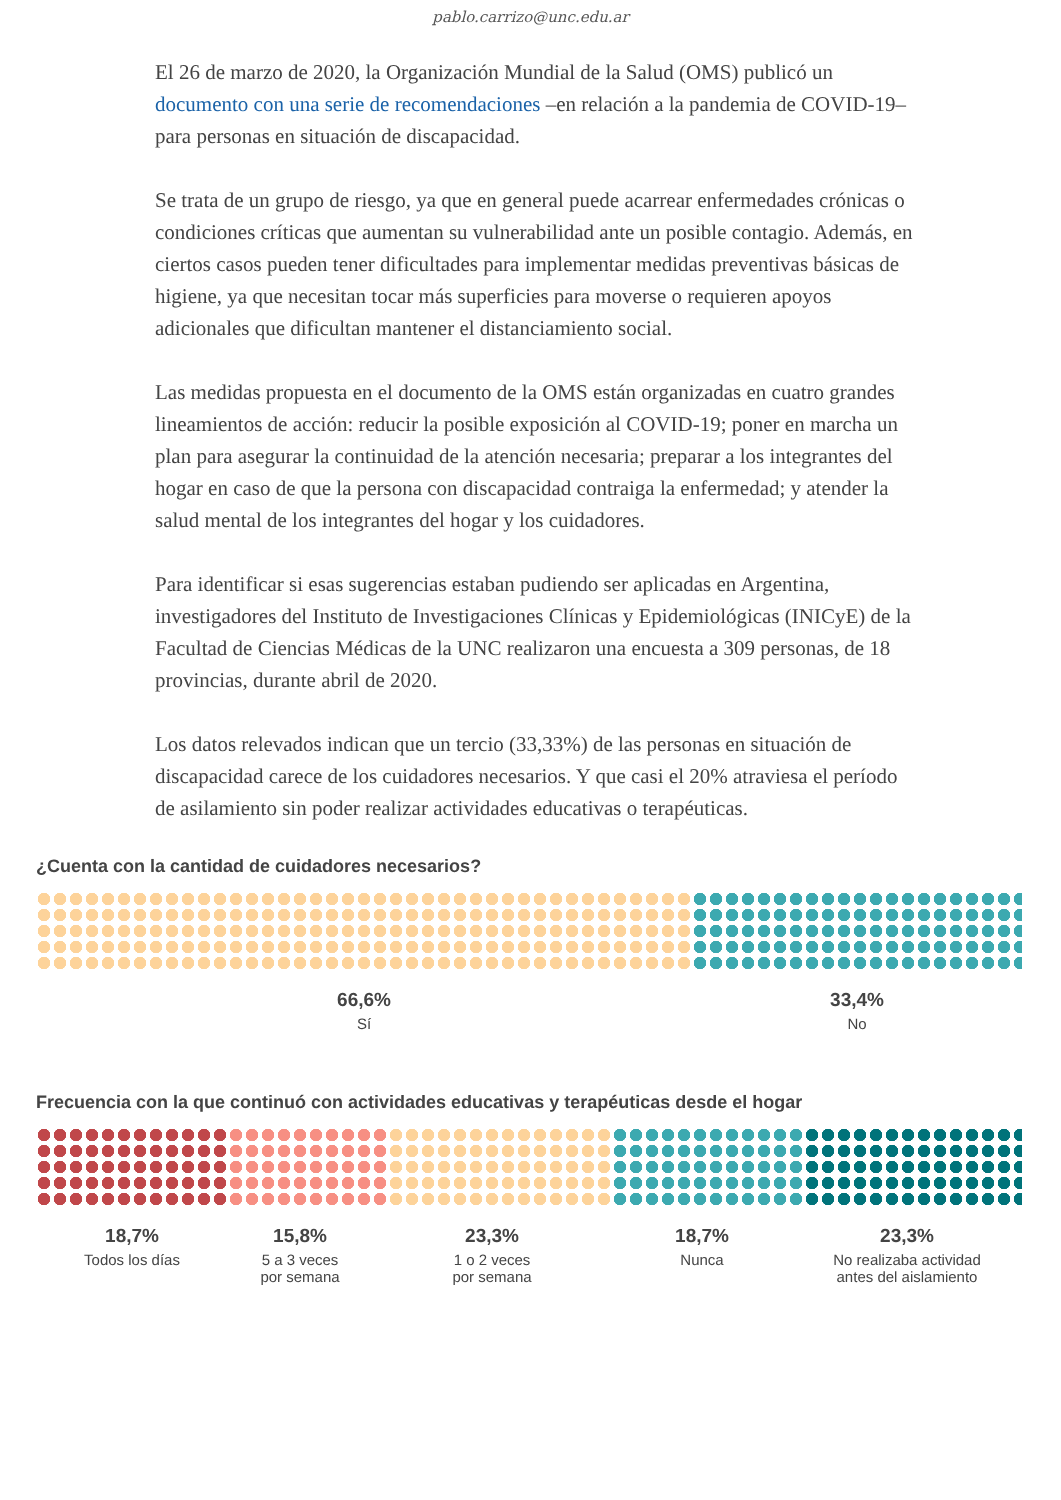pablo.carrizo@unc.edu.ar
El 26 de marzo de 2020, la Organización Mundial de la Salud (OMS) publicó un documento con una serie de recomendaciones –en relación a la pandemia de COVID-19–para personas en situación de discapacidad.
Se trata de un grupo de riesgo, ya que en general puede acarrear enfermedades crónicas o condiciones críticas que aumentan su vulnerabilidad ante un posible contagio. Además, en ciertos casos pueden tener dificultades para implementar medidas preventivas básicas de higiene, ya que necesitan tocar más superficies para moverse o requieren apoyos adicionales que dificultan mantener el distanciamiento social.
Las medidas propuesta en el documento de la OMS están organizadas en cuatro grandes lineamientos de acción: reducir la posible exposición al COVID-19; poner en marcha un plan para asegurar la continuidad de la atención necesaria; preparar a los integrantes del hogar en caso de que la persona con discapacidad contraiga la enfermedad; y atender la salud mental de los integrantes del hogar y los cuidadores.
Para identificar si esas sugerencias estaban pudiendo ser aplicadas en Argentina, investigadores del Instituto de Investigaciones Clínicas y Epidemiológicas (INICyE) de la Facultad de Ciencias Médicas de la UNC realizaron una encuesta a 309 personas, de 18 provincias, durante abril de 2020.
Los datos relevados indican que un tercio (33,33%) de las personas en situación de discapacidad carece de los cuidadores necesarios. Y que casi el 20% atraviesa el período de asilamiento sin poder realizar actividades educativas o terapéuticas.
¿Cuenta con la cantidad de cuidadores necesarios?
66,6%
Sí
33,4%
No
Frecuencia con la que continuó con actividades educativas y terapéuticas desde el hogar
18,7%
Todos los días
15,8%
5 a 3 veces
por semana
23,3%
1 o 2 veces
por semana
18,7%
Nunca
23,3%
No realizaba actividad
antes del aislamiento